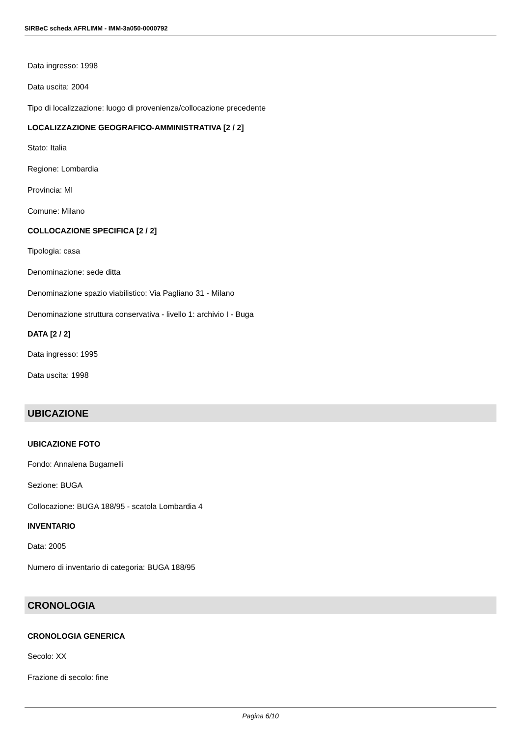SIRBeC scheda AFRLIMM - IMM-3a050-0000792
Data ingresso: 1998
Data uscita: 2004
Tipo di localizzazione: luogo di provenienza/collocazione precedente
LOCALIZZAZIONE GEOGRAFICO-AMMINISTRATIVA [2 / 2]
Stato: Italia
Regione: Lombardia
Provincia: MI
Comune: Milano
COLLOCAZIONE SPECIFICA [2 / 2]
Tipologia: casa
Denominazione: sede ditta
Denominazione spazio viabilistico: Via Pagliano 31 - Milano
Denominazione struttura conservativa - livello 1: archivio I - Buga
DATA [2 / 2]
Data ingresso: 1995
Data uscita: 1998
UBICAZIONE
UBICAZIONE FOTO
Fondo: Annalena Bugamelli
Sezione: BUGA
Collocazione: BUGA 188/95 - scatola Lombardia 4
INVENTARIO
Data: 2005
Numero di inventario di categoria: BUGA 188/95
CRONOLOGIA
CRONOLOGIA GENERICA
Secolo: XX
Frazione di secolo: fine
Pagina 6/10